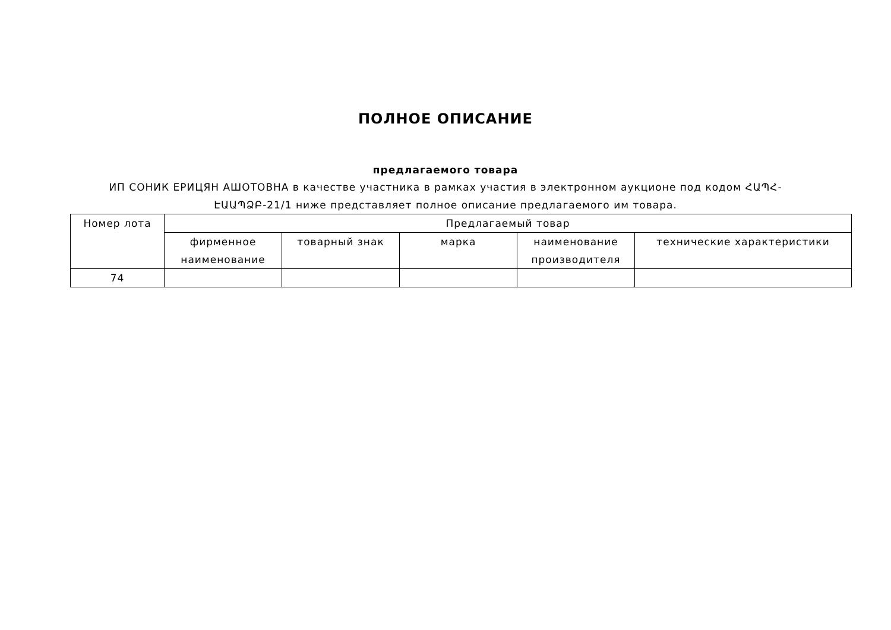ПОЛНОЕ ОПИСАНИЕ
предлагаемого товара
ИП СОНИК ЕРИЦЯН АШОТОВНА в качестве участника в рамках участия в электронном аукционе под кодом ՀԱՊՀ-ԷԱԱՊՁԲ-21/1 ниже представляет полное описание предлагаемого им товара.
| Номер лота | Предлагаемый товар | | | | |
| --- | --- | --- | --- | --- | --- |
| | фирменное наименование | товарный знак | марка | наименование производителя | технические характеристики |
| 74 | | | | | |